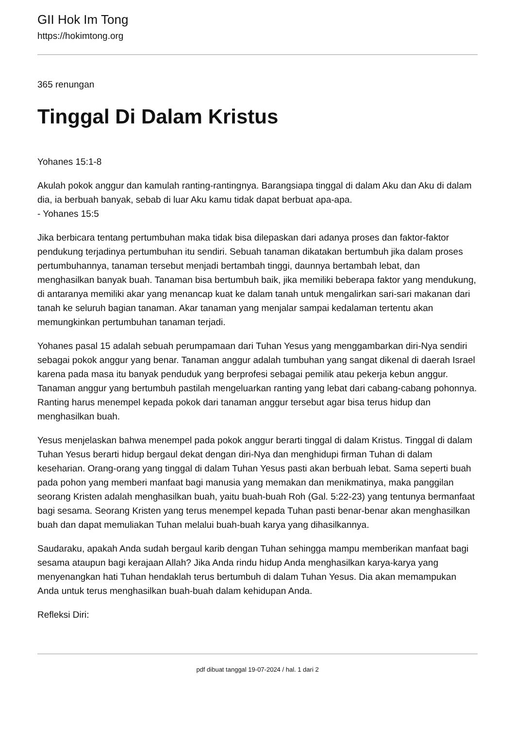GII Hok Im Tong
https://hokimtong.org
365 renungan
Tinggal Di Dalam Kristus
Yohanes 15:1-8
Akulah pokok anggur dan kamulah ranting-rantingnya. Barangsiapa tinggal di dalam Aku dan Aku di dalam dia, ia berbuah banyak, sebab di luar Aku kamu tidak dapat berbuat apa-apa.
- Yohanes 15:5
Jika berbicara tentang pertumbuhan maka tidak bisa dilepaskan dari adanya proses dan faktor-faktor pendukung terjadinya pertumbuhan itu sendiri. Sebuah tanaman dikatakan bertumbuh jika dalam proses pertumbuhannya, tanaman tersebut menjadi bertambah tinggi, daunnya bertambah lebat, dan menghasilkan banyak buah. Tanaman bisa bertumbuh baik, jika memiliki beberapa faktor yang mendukung, di antaranya memiliki akar yang menancap kuat ke dalam tanah untuk mengalirkan sari-sari makanan dari tanah ke seluruh bagian tanaman. Akar tanaman yang menjalar sampai kedalaman tertentu akan memungkinkan pertumbuhan tanaman terjadi.
Yohanes pasal 15 adalah sebuah perumpamaan dari Tuhan Yesus yang menggambarkan diri-Nya sendiri sebagai pokok anggur yang benar. Tanaman anggur adalah tumbuhan yang sangat dikenal di daerah Israel karena pada masa itu banyak penduduk yang berprofesi sebagai pemilik atau pekerja kebun anggur. Tanaman anggur yang bertumbuh pastilah mengeluarkan ranting yang lebat dari cabang-cabang pohonnya. Ranting harus menempel kepada pokok dari tanaman anggur tersebut agar bisa terus hidup dan menghasilkan buah.
Yesus menjelaskan bahwa menempel pada pokok anggur berarti tinggal di dalam Kristus. Tinggal di dalam Tuhan Yesus berarti hidup bergaul dekat dengan diri-Nya dan menghidupi firman Tuhan di dalam keseharian. Orang-orang yang tinggal di dalam Tuhan Yesus pasti akan berbuah lebat. Sama seperti buah pada pohon yang memberi manfaat bagi manusia yang memakan dan menikmatinya, maka panggilan seorang Kristen adalah menghasilkan buah, yaitu buah-buah Roh (Gal. 5:22-23) yang tentunya bermanfaat bagi sesama. Seorang Kristen yang terus menempel kepada Tuhan pasti benar-benar akan menghasilkan buah dan dapat memuliakan Tuhan melalui buah-buah karya yang dihasilkannya.
Saudaraku, apakah Anda sudah bergaul karib dengan Tuhan sehingga mampu memberikan manfaat bagi sesama ataupun bagi kerajaan Allah? Jika Anda rindu hidup Anda menghasilkan karya-karya yang menyenangkan hati Tuhan hendaklah terus bertumbuh di dalam Tuhan Yesus. Dia akan memampukan Anda untuk terus menghasilkan buah-buah dalam kehidupan Anda.
Refleksi Diri:
pdf dibuat tanggal 19-07-2024 / hal. 1 dari 2